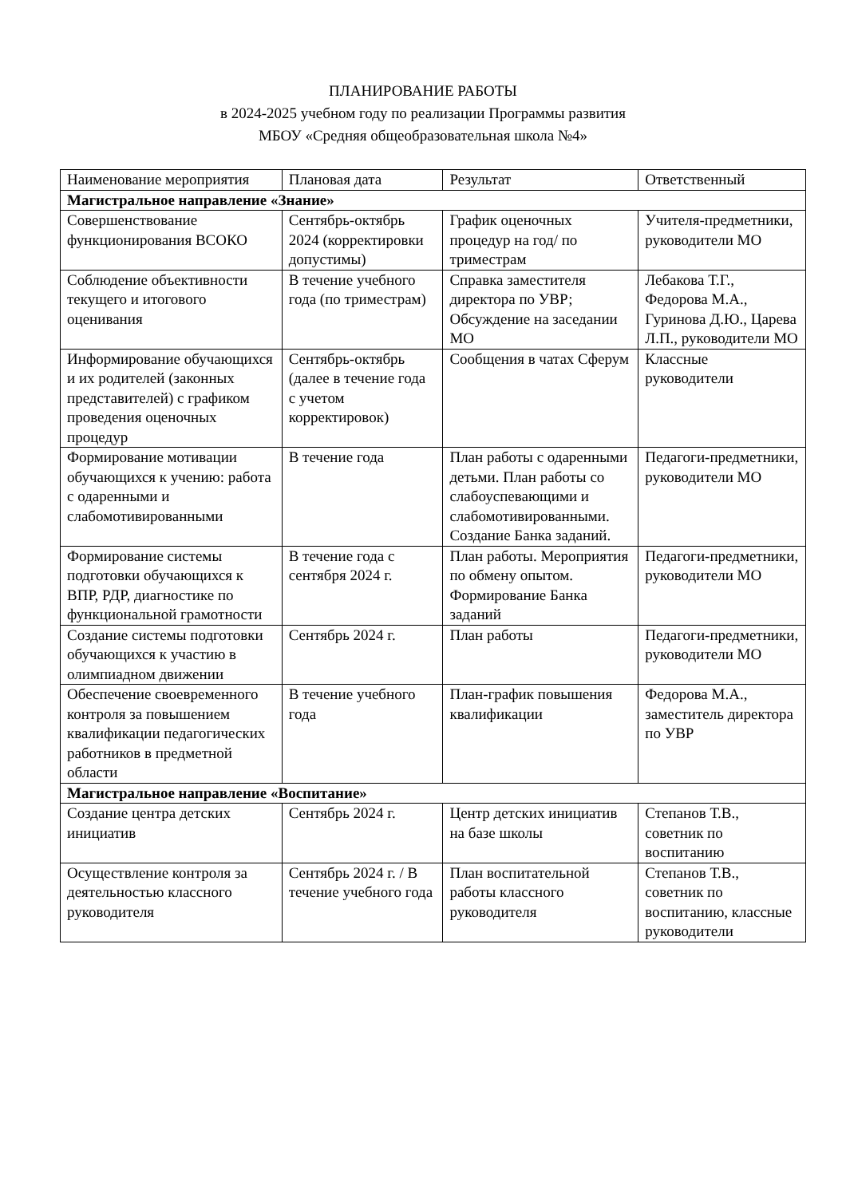ПЛАНИРОВАНИЕ РАБОТЫ
в 2024-2025 учебном году по реализации Программы развития
МБОУ «Средняя общеобразовательная школа №4»
| Наименование мероприятия | Плановая дата | Результат | Ответственный |
| Магистральное направление «Знание» | | | |
| Совершенствование функционирования ВСОКО | Сентябрь-октябрь 2024 (корректировки допустимы) | График оценочных процедур на год/ по триместрам | Учителя-предметники, руководители МО |
| Соблюдение объективности текущего и итогового оценивания | В течение учебного года (по триместрам) | Справка заместителя директора по УВР; Обсуждение на заседании МО | Лебакова Т.Г., Федорова М.А., Гуринова Д.Ю., Царева Л.П., руководители МО |
| Информирование обучающихся и их родителей (законных представителей) с графиком проведения оценочных процедур | Сентябрь-октябрь (далее в течение года с учетом корректировок) | Сообщения в чатах Сферум | Классные руководители |
| Формирование мотивации обучающихся к учению: работа с одаренными и слабомотивированными | В течение года | План работы с одаренными детьми. План работы со слабоуспевающими и слабомотивированными. Создание Банка заданий. | Педагоги-предметники, руководители МО |
| Формирование системы подготовки обучающихся к ВПР, РДР, диагностике по функциональной грамотности | В течение года с сентября 2024 г. | План работы. Мероприятия по обмену опытом. Формирование Банка заданий | Педагоги-предметники, руководители МО |
| Создание системы подготовки обучающихся к участию в олимпиадном движении | Сентябрь 2024 г. | План работы | Педагоги-предметники, руководители МО |
| Обеспечение своевременного контроля за повышением квалификации педагогических работников в предметной области | В течение учебного года | План-график повышения квалификации | Федорова М.А., заместитель директора по УВР |
| Магистральное направление «Воспитание» | | | |
| Создание центра детских инициатив | Сентябрь 2024 г. | Центр детских инициатив на базе школы | Степанов Т.В., советник по воспитанию |
| Осуществление контроля за деятельностью классного руководителя | Сентябрь 2024 г. / В течение учебного года | План воспитательной работы классного руководителя | Степанов Т.В., советник по воспитанию, классные руководители |